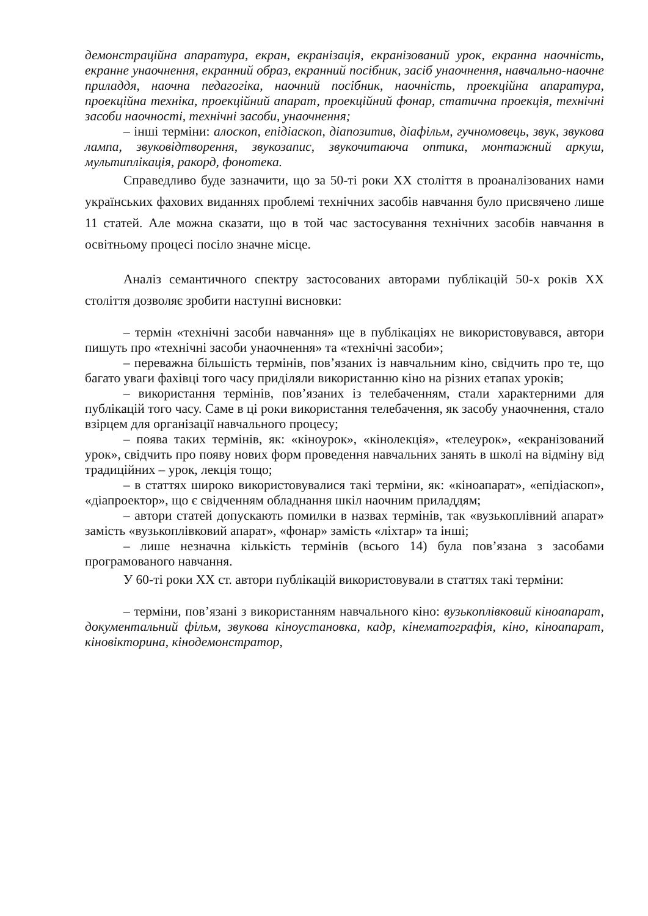демонстраційна апаратура, екран, екранізація, екранізований урок, екранна наочність, екранне унаочнення, екранний образ, екранний посібник, засіб унаочнення, навчально-наочне приладдя, наочна педагогіка, наочний посібник, наочність, проекційна апаратура, проекційна техніка, проекційний апарат, проекційний фонар, статична проекція, технічні засоби наочності, технічні засоби, унаочнення;
– інші терміни: алоскоп, епідіаскоп, діапозитив, діафільм, гучномовець, звук, звукова лампа, звуковідтворення, звукозапис, звукочитаюча оптика, монтажний аркуш, мультиплікація, ракорд, фонотека.
Справедливо буде зазначити, що за 50-ті роки XX століття в проаналізованих нами українських фахових виданнях проблемі технічних засобів навчання було присвячено лише 11 статей. Але можна сказати, що в той час застосування технічних засобів навчання в освітньому процесі посіло значне місце.
Аналіз семантичного спектру застосованих авторами публікацій 50-х років XX століття дозволяє зробити наступні висновки:
– термін «технічні засоби навчання» ще в публікаціях не використовувався, автори пишуть про «технічні засоби унаочнення» та «технічні засоби»;
– переважна більшість термінів, пов’язаних із навчальним кіно, свідчить про те, що багато уваги фахівці того часу приділяли використанню кіно на різних етапах уроків;
– використання термінів, пов’язаних із телебаченням, стали характерними для публікацій того часу. Саме в ці роки використання телебачення, як засобу унаочнення, стало взірцем для організації навчального процесу;
– поява таких термінів, як: «кіноурок», «кінолекція», «телеурок», «екранізований урок», свідчить про появу нових форм проведення навчальних занять в школі на відміну від традиційних – урок, лекція тощо;
– в статтях широко використовувалися такі терміни, як: «кіноапарат», «епідіаскоп», «діапроектор», що є свідченням обладнання шкіл наочним приладдям;
– автори статей допускають помилки в назвах термінів, так «вузькоплівний апарат» замість «вузькоплівковий апарат», «фонар» замість «ліхтар» та інші;
– лише незначна кількість термінів (всього 14) була пов’язана з засобами програмованого навчання.
У 60-ті роки XX ст. автори публікацій використовували в статтях такі терміни:
– терміни, пов’язані з використанням навчального кіно: вузькоплівковий кіноапарат, документальний фільм, звукова кіноустановка, кадр, кінематографія, кіно, кіноапарат, кіновікторина, кінодемонстратор,